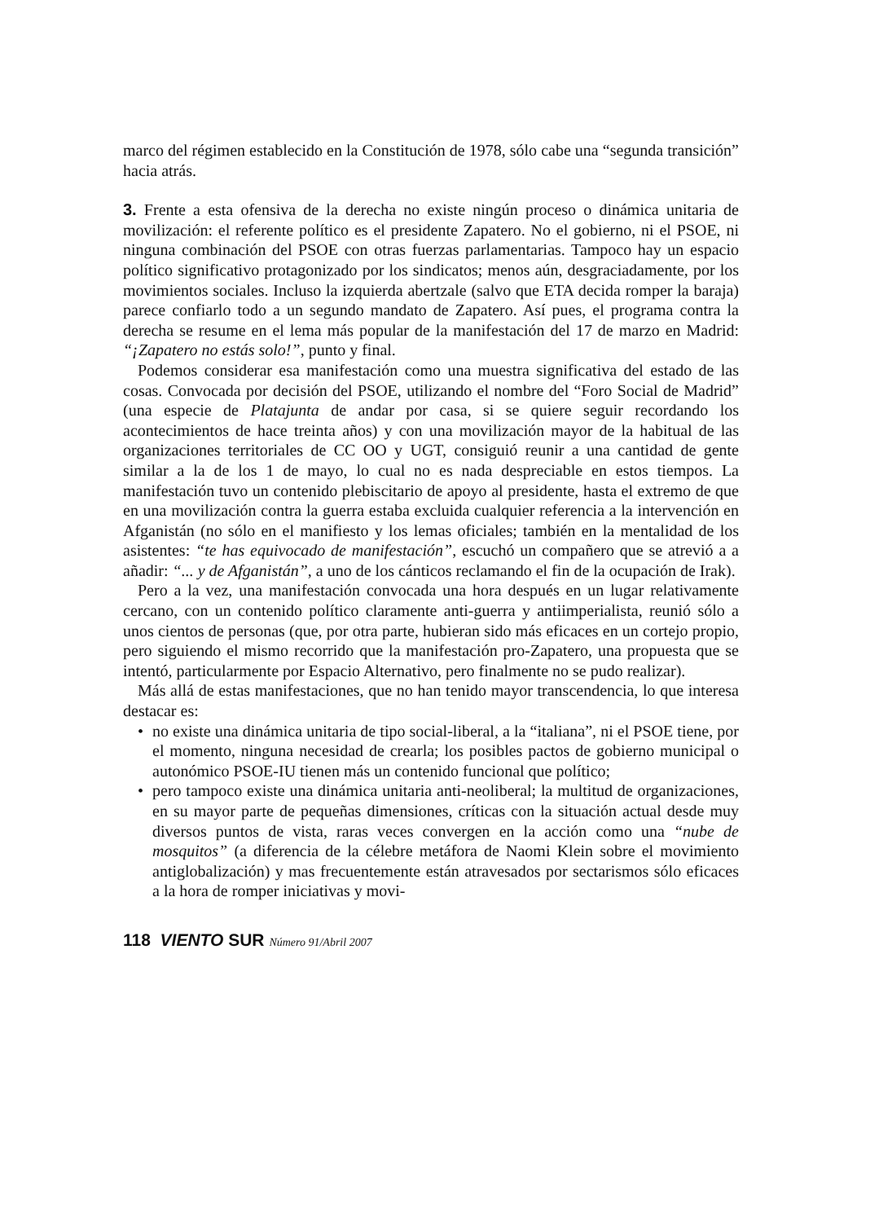marco del régimen establecido en la Constitución de 1978, sólo cabe una “segunda transición” hacia atrás.
3. Frente a esta ofensiva de la derecha no existe ningún proceso o dinámica unitaria de movilización: el referente político es el presidente Zapatero. No el gobierno, ni el PSOE, ni ninguna combinación del PSOE con otras fuerzas parlamentarias. Tampoco hay un espacio político significativo protagonizado por los sindicatos; menos aún, desgraciadamente, por los movimientos sociales. Incluso la izquierda abertzale (salvo que ETA decida romper la baraja) parece confiarlo todo a un segundo mandato de Zapatero. Así pues, el programa contra la derecha se resume en el lema más popular de la manifestación del 17 de marzo en Madrid: “¡Zapatero no estás solo!”, punto y final.
Podemos considerar esa manifestación como una muestra significativa del estado de las cosas. Convocada por decisión del PSOE, utilizando el nombre del “Foro Social de Madrid” (una especie de Platajunta de andar por casa, si se quiere seguir recordando los acontecimientos de hace treinta años) y con una movilización mayor de la habitual de las organizaciones territoriales de CC OO y UGT, consiguió reunir a una cantidad de gente similar a la de los 1 de mayo, lo cual no es nada despreciable en estos tiempos. La manifestación tuvo un contenido plebiscitario de apoyo al presidente, hasta el extremo de que en una movilización contra la guerra estaba excluida cualquier referencia a la intervención en Afganistán (no sólo en el manifiesto y los lemas oficiales; también en la mentalidad de los asistentes: “te has equivocado de manifestación”, escuchó un compañero que se atrevió a a añadir: “... y de Afganistán”, a uno de los cánticos reclamando el fin de la ocupación de Irak).
Pero a la vez, una manifestación convocada una hora después en un lugar relativamente cercano, con un contenido político claramente anti-guerra y antiimperialista, reunió sólo a unos cientos de personas (que, por otra parte, hubieran sido más eficaces en un cortejo propio, pero siguiendo el mismo recorrido que la manifestación pro-Zapatero, una propuesta que se intentó, particularmente por Espacio Alternativo, pero finalmente no se pudo realizar).
Más allá de estas manifestaciones, que no han tenido mayor transcendencia, lo que interesa destacar es:
• no existe una dinámica unitaria de tipo social-liberal, a la “italiana”, ni el PSOE tiene, por el momento, ninguna necesidad de crearla; los posibles pactos de gobierno municipal o autonómico PSOE-IU tienen más un contenido funcional que político;
• pero tampoco existe una dinámica unitaria anti-neoliberal; la multitud de organizaciones, en su mayor parte de pequeñas dimensiones, críticas con la situación actual desde muy diversos puntos de vista, raras veces convergen en la acción como una “nube de mosquitos” (a diferencia de la célebre metáfora de Naomi Klein sobre el movimiento antiglobalización) y mas frecuentemente están atravesados por sectarismos sólo eficaces a la hora de romper iniciativas y movi-
118 VIENTO SUR Número 91/Abril 2007